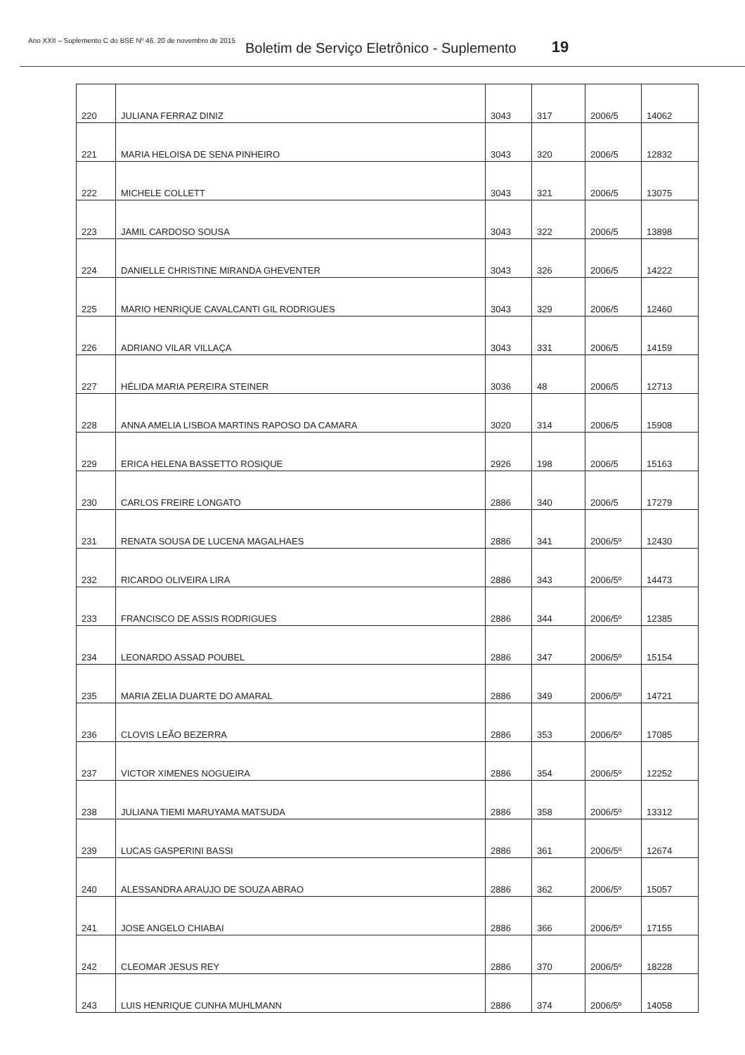Ano XXII – Suplemento C do BSE Nº 46. 20 de novembro de 2015 Boletim de Serviço Eletrônico - Suplemento 19
| 220 | JULIANA FERRAZ DINIZ | 3043 | 317 | 2006/5 | 14062 |
| 221 | MARIA HELOISA DE SENA PINHEIRO | 3043 | 320 | 2006/5 | 12832 |
| 222 | MICHELE COLLETT | 3043 | 321 | 2006/5 | 13075 |
| 223 | JAMIL CARDOSO SOUSA | 3043 | 322 | 2006/5 | 13898 |
| 224 | DANIELLE CHRISTINE MIRANDA GHEVENTER | 3043 | 326 | 2006/5 | 14222 |
| 225 | MARIO HENRIQUE CAVALCANTI GIL RODRIGUES | 3043 | 329 | 2006/5 | 12460 |
| 226 | ADRIANO VILAR VILLAÇA | 3043 | 331 | 2006/5 | 14159 |
| 227 | HÉLIDA MARIA PEREIRA STEINER | 3036 | 48 | 2006/5 | 12713 |
| 228 | ANNA AMELIA LISBOA MARTINS RAPOSO DA CAMARA | 3020 | 314 | 2006/5 | 15908 |
| 229 | ERICA HELENA BASSETTO ROSIQUE | 2926 | 198 | 2006/5 | 15163 |
| 230 | CARLOS FREIRE LONGATO | 2886 | 340 | 2006/5 | 17279 |
| 231 | RENATA SOUSA DE LUCENA MAGALHAES | 2886 | 341 | 2006/5º | 12430 |
| 232 | RICARDO OLIVEIRA LIRA | 2886 | 343 | 2006/5º | 14473 |
| 233 | FRANCISCO DE ASSIS RODRIGUES | 2886 | 344 | 2006/5º | 12385 |
| 234 | LEONARDO ASSAD POUBEL | 2886 | 347 | 2006/5º | 15154 |
| 235 | MARIA ZELIA DUARTE DO AMARAL | 2886 | 349 | 2006/5º | 14721 |
| 236 | CLOVIS LEÃO BEZERRA | 2886 | 353 | 2006/5º | 17085 |
| 237 | VICTOR XIMENES NOGUEIRA | 2886 | 354 | 2006/5º | 12252 |
| 238 | JULIANA TIEMI MARUYAMA MATSUDA | 2886 | 358 | 2006/5º | 13312 |
| 239 | LUCAS GASPERINI BASSI | 2886 | 361 | 2006/5º | 12674 |
| 240 | ALESSANDRA ARAUJO DE SOUZA ABRAO | 2886 | 362 | 2006/5º | 15057 |
| 241 | JOSE ANGELO CHIABAI | 2886 | 366 | 2006/5º | 17155 |
| 242 | CLEOMAR JESUS REY | 2886 | 370 | 2006/5º | 18228 |
| 243 | LUIS HENRIQUE CUNHA MUHLMANN | 2886 | 374 | 2006/5º | 14058 |